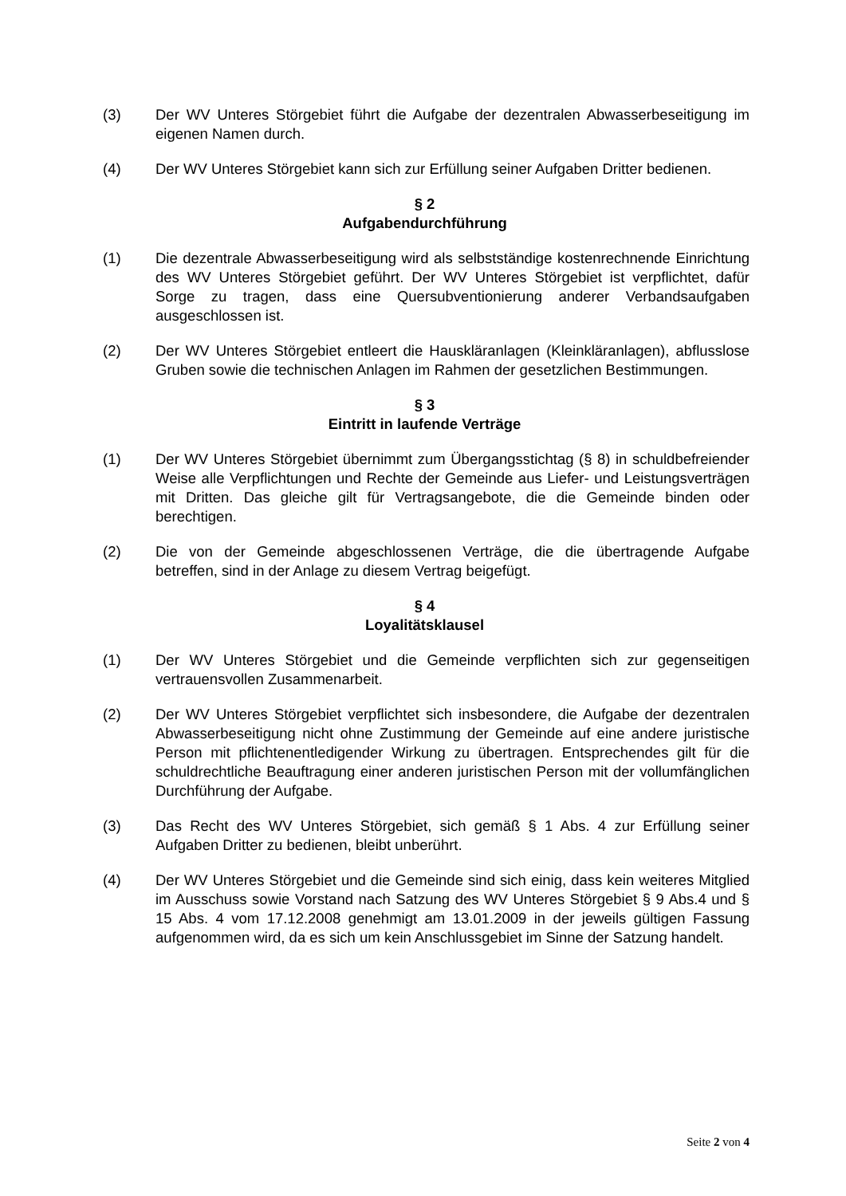(3) Der WV Unteres Störgebiet führt die Aufgabe der dezentralen Abwasserbeseitigung im eigenen Namen durch.
(4) Der WV Unteres Störgebiet kann sich zur Erfüllung seiner Aufgaben Dritter bedienen.
§ 2
Aufgabendurchführung
(1) Die dezentrale Abwasserbeseitigung wird als selbstständige kostenrechnende Einrichtung des WV Unteres Störgebiet geführt. Der WV Unteres Störgebiet ist verpflichtet, dafür Sorge zu tragen, dass eine Quersubventionierung anderer Verbandsaufgaben ausgeschlossen ist.
(2) Der WV Unteres Störgebiet entleert die Hauskläranlagen (Kleinkläranlagen), abflusslose Gruben sowie die technischen Anlagen im Rahmen der gesetzlichen Bestimmungen.
§ 3
Eintritt in laufende Verträge
(1) Der WV Unteres Störgebiet übernimmt zum Übergangsstichtag (§ 8) in schuldbefreiender Weise alle Verpflichtungen und Rechte der Gemeinde aus Liefer- und Leistungsverträgen mit Dritten. Das gleiche gilt für Vertragsangebote, die die Gemeinde binden oder berechtigen.
(2) Die von der Gemeinde abgeschlossenen Verträge, die die übertragende Aufgabe betreffen, sind in der Anlage zu diesem Vertrag beigefügt.
§ 4
Loyalitätsklausel
(1) Der WV Unteres Störgebiet und die Gemeinde verpflichten sich zur gegenseitigen vertrauensvollen Zusammenarbeit.
(2) Der WV Unteres Störgebiet verpflichtet sich insbesondere, die Aufgabe der dezentralen Abwasserbeseitigung nicht ohne Zustimmung der Gemeinde auf eine andere juristische Person mit pflichtenentledigender Wirkung zu übertragen. Entsprechendes gilt für die schuldrechtliche Beauftragung einer anderen juristischen Person mit der vollumfänglichen Durchführung der Aufgabe.
(3) Das Recht des WV Unteres Störgebiet, sich gemäß § 1 Abs. 4 zur Erfüllung seiner Aufgaben Dritter zu bedienen, bleibt unberührt.
(4) Der WV Unteres Störgebiet und die Gemeinde sind sich einig, dass kein weiteres Mitglied im Ausschuss sowie Vorstand nach Satzung des WV Unteres Störgebiet § 9 Abs.4 und § 15 Abs. 4 vom 17.12.2008 genehmigt am 13.01.2009 in der jeweils gültigen Fassung aufgenommen wird, da es sich um kein Anschlussgebiet im Sinne der Satzung handelt.
Seite 2 von 4